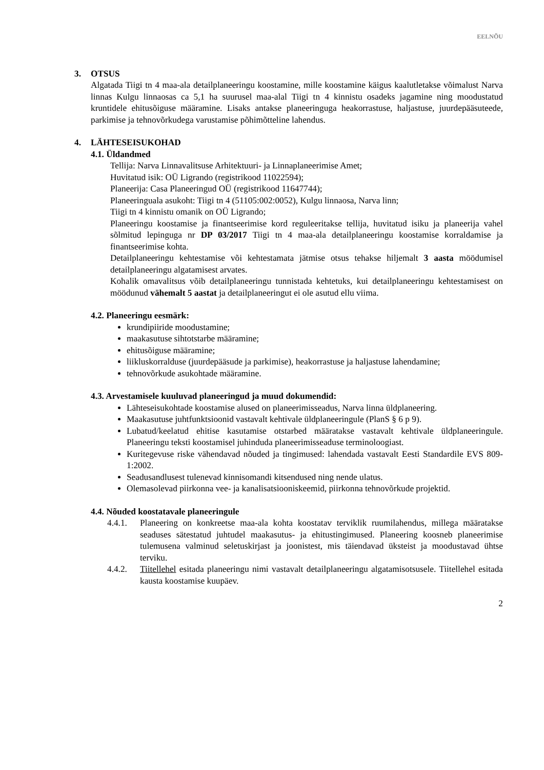EELNÕU
3. OTSUS
Algatada Tiigi tn 4 maa-ala detailplaneeringu koostamine, mille koostamine käigus kaalutletakse võimalust Narva linnas Kulgu linnaosas ca 5,1 ha suurusel maa-alal Tiigi tn 4 kinnistu osadeks jagamine ning moodustatud kruntidele ehitusõiguse määramine. Lisaks antakse planeeringuga heakorrastuse, haljastuse, juurdepääsuteede, parkimise ja tehnovõrkudega varustamise põhimõtteline lahendus.
4. LÄHTESEISUKOHAD
4.1. Üldandmed
Tellija: Narva Linnavalitsuse Arhitektuuri- ja Linnaplaneerimise Amet;
Huvitatud isik: OÜ Ligrando (registrikood 11022594);
Planeerija: Casa Planeeringud OÜ (registrikood 11647744);
Planeeringuala asukoht: Tiigi tn 4 (51105:002:0052), Kulgu linnaosa, Narva linn;
Tiigi tn 4 kinnistu omanik on OÜ Ligrando;
Planeeringu koostamise ja finantseerimise kord reguleeritakse tellija, huvitatud isiku ja planeerija vahel sõlmitud lepinguga nr DP 03/2017 Tiigi tn 4 maa-ala detailplaneeringu koostamise korraldamise ja finantseerimise kohta.
Detailplaneeringu kehtestamise või kehtestamata jätmise otsus tehakse hiljemalt 3 aasta möödumisel detailplaneeringu algatamisest arvates.
Kohalik omavalitsus võib detailplaneeringu tunnistada kehtetuks, kui detailplaneeringu kehtestamisest on möödunud vähemalt 5 aastat ja detailplaneeringut ei ole asutud ellu viima.
4.2. Planeeringu eesmärk:
krundipiiride moodustamine;
maakasutuse sihtotstarbe määramine;
ehitusõiguse määramine;
liikluskorralduse (juurdepääsude ja parkimise), heakorrastuse ja haljastuse lahendamine;
tehnovõrkude asukohtade määramine.
4.3. Arvestamisele kuuluvad planeeringud ja muud dokumendid:
Lähteseisukohtade koostamise alused on planeerimisseadus, Narva linna üldplaneering.
Maakasutuse juhtfunktsioonid vastavalt kehtivale üldplaneeringule (PlanS § 6 p 9).
Lubatud/keelatud ehitise kasutamise otstarbed määratakse vastavalt kehtivale üldplaneeringule. Planeeringu teksti koostamisel juhinduda planeerimisseaduse terminoloogiast.
Kuritegevuse riske vähendavad nõuded ja tingimused: lahendada vastavalt Eesti Standardile EVS 809-1:2002.
Seadusandlusest tulenevad kinnisomandi kitsendused ning nende ulatus.
Olemasolevad piirkonna vee- ja kanalisatsiooniskeemid, piirkonna tehnovõrkude projektid.
4.4. Nõuded koostatavale planeeringule
4.4.1. Planeering on konkreetse maa-ala kohta koostatav terviklik ruumilahendus, millega määratakse seaduses sätestatud juhtudel maakasutus- ja ehitustingimused. Planeering koosneb planeerimise tulemusena valminud seletuskirjast ja joonistest, mis täiendavad üksteist ja moodustavad ühtse terviku.
4.4.2. Tiitellehel esitada planeeringu nimi vastavalt detailplaneeringu algatamisotsusele. Tiitellehel esitada kausta koostamise kuupäev.
2